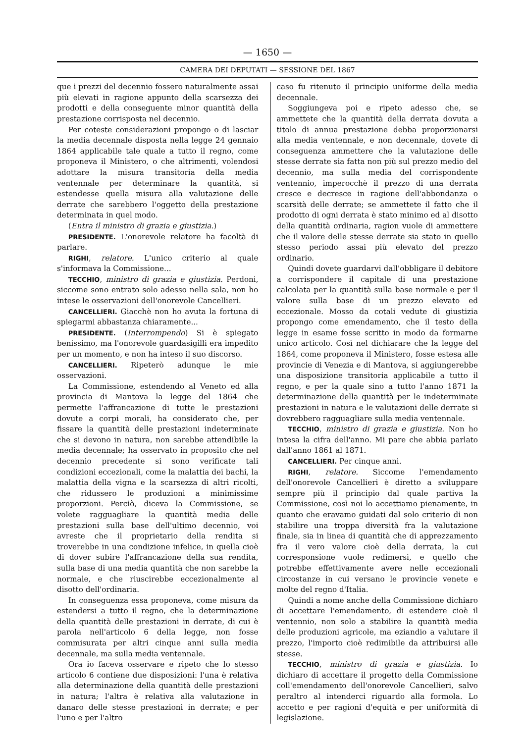— 1650 —
CAMERA DEI DEPUTATI — SESSIONE DEL 1867
que i prezzi del decennio fossero naturalmente assai più elevati in ragione appunto della scarsezza dei prodotti e della conseguente minor quantità della prestazione corrisposta nel decennio.
Per coteste considerazioni propongo o di lasciar la media decennale disposta nella legge 24 gennaio 1864 applicabile tale quale a tutto il regno, come proponeva il Ministero, o che altrimenti, volendosi adottare la misura transitoria della media ventennale per determinare la quantità, si estendesse quella misura alla valutazione delle derrate che sarebbero l'oggetto della prestazione determinata in quel modo.
(Entra il ministro di grazia e giustizia.)
PRESIDENTE. L'onorevole relatore ha facoltà di parlare.
RIGHI, relatore. L'unico criterio al quale s'informava la Commissione...
TECCHIO, ministro di grazia e giustizia. Perdoni, siccome sono entrato solo adesso nella sala, non ho intese le osservazioni dell'onorevole Cancellieri.
CANCELLIERI. Giacchè non ho avuta la fortuna di spiegarmi abbastanza chiaramente...
PRESIDENTE. (Interrompendo) Si è spiegato benissimo, ma l'onorevole guardasigilli era impedito per un momento, e non ha inteso il suo discorso.
CANCELLIERI. Ripeterò adunque le mie osservazioni.
La Commissione, estendendo al Veneto ed alla provincia di Mantova la legge del 1864 che permette l'affrancazione di tutte le prestazioni dovute a corpi morali, ha considerato che, per fissare la quantità delle prestazioni indeterminate che si devono in natura, non sarebbe attendibile la media decennale; ha osservato in proposito che nel decennio precedente si sono verificate tali condizioni eccezionali, come la malattia dei bachi, la malattia della vigna e la scarsezza di altri ricolti, che ridussero le produzioni a minimissime proporzioni. Perciò, diceva la Commissione, se volete ragguagliare la quantità media delle prestazioni sulla base dell'ultimo decennio, voi avreste che il proprietario della rendita si troverebbe in una condizione infelice, in quella cioè di dover subire l'affrancazione della sua rendita, sulla base di una media quantità che non sarebbe la normale, e che riuscirebbe eccezionalmente al disotto dell'ordinaria.
In conseguenza essa proponeva, come misura da estendersi a tutto il regno, che la determinazione della quantità delle prestazioni in derrate, di cui è parola nell'articolo 6 della legge, non fosse commisurata per altri cinque anni sulla media decennale, ma sulla media ventennale.
Ora io faceva osservare e ripeto che lo stesso articolo 6 contiene due disposizioni: l'una è relativa alla determinazione della quantità delle prestazioni in natura; l'altra è relativa alla valutazione in danaro delle stesse prestazioni in derrate; e per l'uno e per l'altro
caso fu ritenuto il principio uniforme della media decennale.
Soggiungeva poi e ripeto adesso che, se ammettete che la quantità della derrata dovuta a titolo di annua prestazione debba proporzionarsi alla media ventennale, e non decennale, dovete di conseguenza ammettere che la valutazione delle stesse derrate sia fatta non più sul prezzo medio del decennio, ma sulla media del corrispondente ventennio, imperocchè il prezzo di una derrata cresce e decresce in ragione dell'abbondanza o scarsità delle derrate; se ammettete il fatto che il prodotto di ogni derrata è stato minimo ed al disotto della quantità ordinaria, ragion vuole di ammettere che il valore delle stesse derrate sia stato in quello stesso periodo assai più elevato del prezzo ordinario.
Quindi dovete guardarvi dall'obbligare il debitore a corrispondere il capitale di una prestazione calcolata per la quantità sulla base normale e per il valore sulla base di un prezzo elevato ed eccezionale. Mosso da cotali vedute di giustizia propongo come emendamento, che il testo della legge in esame fosse scritto in modo da formarne unico articolo. Così nel dichiarare che la legge del 1864, come proponeva il Ministero, fosse estesa alle provincie di Venezia e di Mantova, si aggiungerebbe una disposizione transitoria applicabile a tutto il regno, e per la quale sino a tutto l'anno 1871 la determinazione della quantità per le indeterminate prestazioni in natura e le valutazioni delle derrate si dovrebbero ragguagliare sulla media ventennale.
TECCHIO, ministro di grazia e giustizia. Non ho intesa la cifra dell'anno. Mi pare che abbia parlato dall'anno 1861 al 1871.
CANCELLIERI. Per cinque anni.
RIGHI, relatore. Siccome l'emendamento dell'onorevole Cancellieri è diretto a sviluppare sempre più il principio dal quale partiva la Commissione, così noi lo accettiamo pienamente, in quanto che eravamo guidati dal solo criterio di non stabilire una troppa diversità fra la valutazione finale, sia in linea di quantità che di apprezzamento fra il vero valore cioè della derrata, la cui corresponsione vuole redimersi, e quello che potrebbe effettivamente avere nelle eccezionali circostanze in cui versano le provincie venete e molte del regno d'Italia.
Quindi a nome anche della Commissione dichiaro di accettare l'emendamento, di estendere cioè il ventennio, non solo a stabilire la quantità media delle produzioni agricole, ma eziandio a valutare il prezzo, l'importo cioè redimibile da attribuirsi alle stesse.
TECCHIO, ministro di grazia e giustizia. Io dichiaro di accettare il progetto della Commissione coll'emendamento dell'onorevole Cancellieri, salvo peraltro al intenderci riguardo alla formola. Lo accetto e per ragioni d'equità e per uniformità di legislazione.